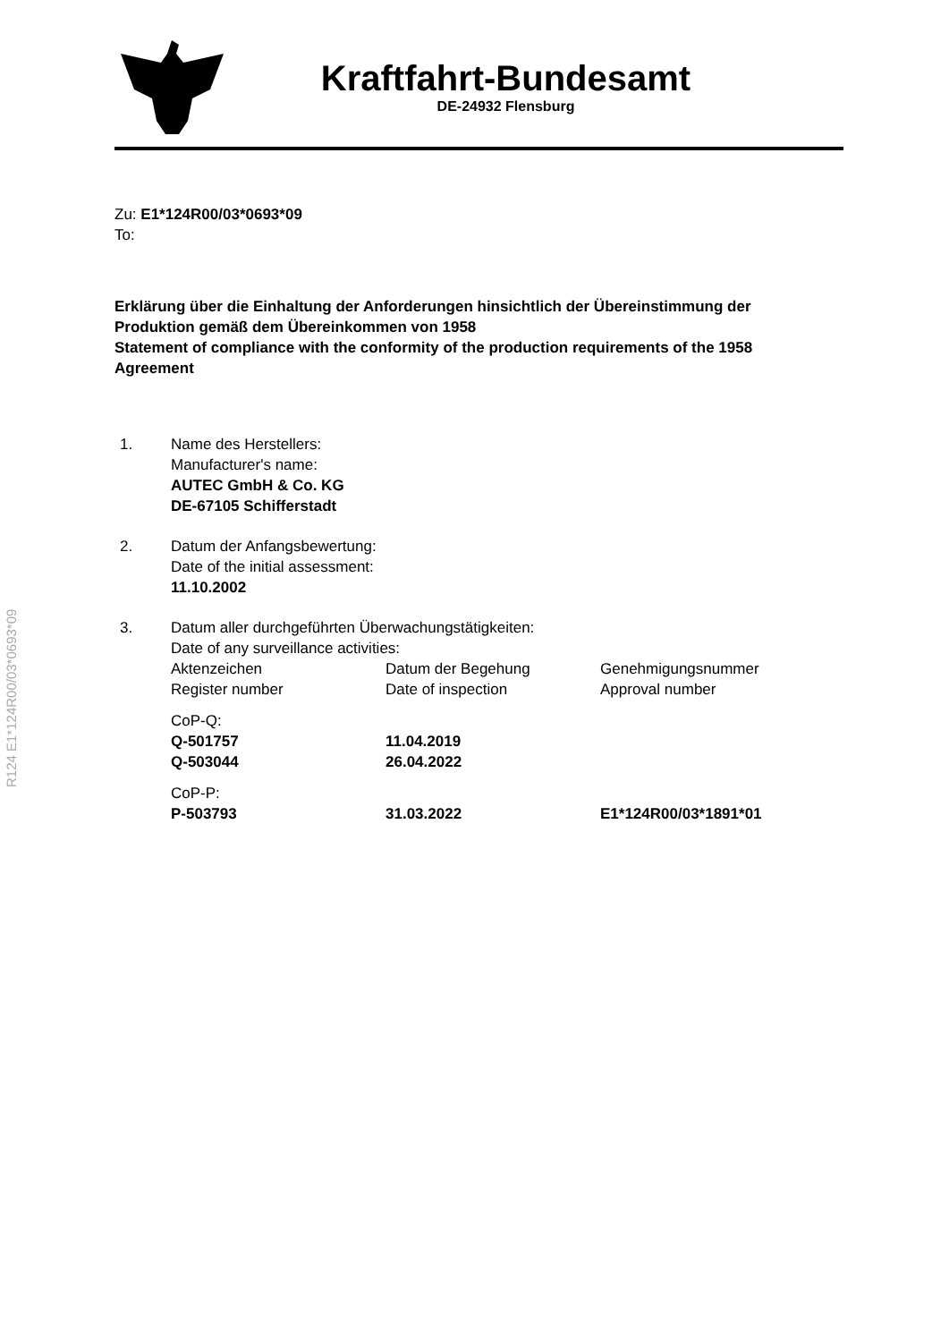Kraftfahrt-Bundesamt
DE-24932 Flensburg
R124 E1*124R00/03*0693*09
Zu: E1*124R00/03*0693*09
To:
Erklärung über die Einhaltung der Anforderungen hinsichtlich der Übereinstimmung der Produktion gemäß dem Übereinkommen von 1958
Statement of compliance with the conformity of the production requirements of the 1958 Agreement
1. Name des Herstellers:
Manufacturer's name:
AUTEC GmbH & Co. KG
DE-67105 Schifferstadt
2. Datum der Anfangsbewertung:
Date of the initial assessment:
11.10.2002
3. Datum aller durchgeführten Überwachungstätigkeiten:
Date of any surveillance activities:
| Aktenzeichen Register number | Datum der Begehung Date of inspection | Genehmigungsnummer Approval number |
| CoP-Q: | | |
| Q-501757 | 11.04.2019 | |
| Q-503044 | 26.04.2022 | |
| CoP-P: | | |
| P-503793 | 31.03.2022 | E1*124R00/03*1891*01 |